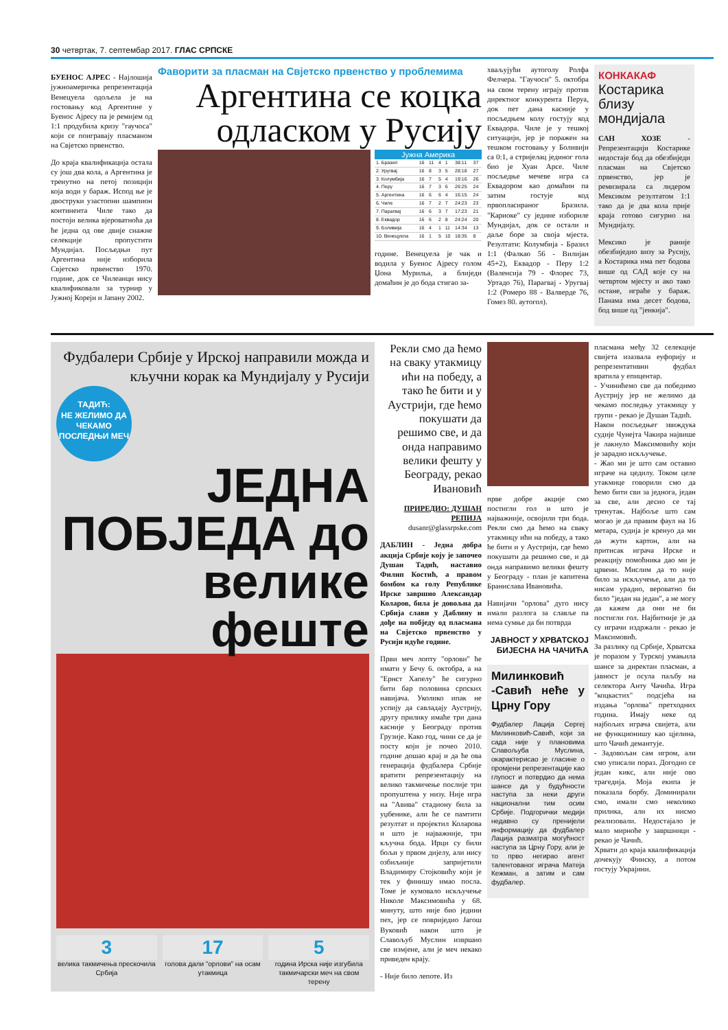30 четвртак, 7. септембар 2017. ГЛАС СРПСКЕ
БУЕНОС АЈРЕС - Најлошија јужноамеричка репрезентација Венецуела одољела је на гостовању код Аргентине у Буенос Ајресу па је ремијем од 1:1 продубила кризу "гаучоса" који се поиграваjу пласманом на Свјетско првенство.
До краја квалификација остала су још два кола, а Аргентина је тренутно на петој позицији која води у бараж. Испод ње је двоструки узастопни шампион континента Чиле тако да постоји велика вјероватноћа да ће једна од ове двије снажне селекције пропустити Мундијал. Посљедњи пут Аргентина није изборила Свјетско првенство 1970. године, док се Чилеанци нису квалификовали за турнир у Јужној Кореји и Јапану 2002.
Фаворити за пласман на Свјетско првенство у проблемима
Аргентина се коцка одласком у Русију
Јужна Америка
| 1. Бразил | 16 | 11 | 4 | 1 | 38:11 | 37 |
| 2. Уругвај | 16 | 8 | 3 | 5 | 28:18 | 27 |
| 3. Колумбија | 16 | 7 | 5 | 4 | 19:16 | 26 |
| 4. Перу | 16 | 7 | 3 | 6 | 26:25 | 24 |
| 5. Аргентина | 16 | 6 | 6 | 4 | 16:15 | 24 |
| 6. Чиле | 16 | 7 | 2 | 7 | 24:23 | 23 |
| 7. Парагвај | 16 | 6 | 3 | 7 | 17:23 | 21 |
| 8. Еквадор | 16 | 6 | 2 | 8 | 24:24 | 20 |
| 9. Боливија | 16 | 4 | 1 | 11 | 14:34 | 13 |
| 10. Венецуела | 16 | 1 | 5 | 10 | 18:35 | 8 |
године. Венецуела је чак и водила у Буенос Ајресу голом Џона Мурильа, а блиједи домаћин је до бода стигао за-
хваљујући аутоголу Ролфа Фелчера. "Гаучоси" 5. октобра на свом терену играју против директног конкурента Перуа, док пет дана касније у посљедњем колу гостују код Еквадора. Чиле је у тешкој ситуацији, јер је поражен на тешком гостовању у Боливији са 0:1, а стријелац јединог гола био је Хуан Арсе. Чиле посљедње мечеве игра са Еквадором као домаћин па затим гостује код првопласираног Бразила. "Кариоке" су једине избориле Мундијал, док се остали и даље боре за своја мјеста. Резултати: Колумбија - Бразил 1:1 (Фалкао 56 - Вилијан 45+2), Еквадор - Перу 1:2 (Валенсија 79 - Флорес 73, Уртадо 76), Парагвај - Уругвај 1:2 (Ромеро 88 - Валверде 76, Гомез 80. аутогол).
КОНКАКАФ
Костарика близу мондијала
САН ХОЗЕ - Репрезентацији Костарике недостаје бод да обезбиједи пласман на Свјетско првенство, јер је ремизирала са лидером Мексиком резултатом 1:1 тако да је два кола прије краја готово сигурно на Мундијалу.
Мексико је раније обезбиједио визу за Русију, а Костарика има пет бодова више од САД које су на четвртом мјесту и ако тако остане, играће у бараж. Панама има десет бодова, бод више од "јенкија".
Фудбалери Србије у Ирској направили можда и кључни корак ка Мундијалу у Русији
ТАДИЋ:
НЕ ЖЕЛИМО ДА ЧЕКАМО ПОСЛЕДЊИ МЕЧ
ЈЕДНА ПОБЈЕДА до велике феште
3
велика такмичења прескочила Србија
17
голова дали "орлови" на осам утакмица
5
година Ирска није изгубила такмичарски меч на свом терену
Рекли смо да ћемо на сваку утакмицу ићи на победу, а тако ће бити и у Аустрији, где ћемо покушати да решимо све, и да онда направимо велики фешту у Београду, рекао Ивановић
ПРИРЕДИО: ДУШАН РЕПИЈА
dusanr@glassrpske.com
ДАБЛИН - Једна добра акција Србије коју је започео Душан Тадић, наставио Филип Костић, а правом бомбом ка голу Републике Ирске завршио Александар Коларов, била је довољна да Србија слави у Даблину и дође на побједу од пласмана на Свјетско првенство у Русији идуће године.
Први меч лопту "орлови" ће имати у Бечу 6. октобра, а на "Ернст Хапелу" ће сигурно бити бар половина српских навијача. Уколико ипак не успију да савладају Аустрију, другу прилику имаће три дана касније у Београду против Грузије. Како год, чини се да је посту који је почео 2010. године дошао крај и да ће ова генерација фудбалера Србије вратити репрезентацију на велико такмичење послије три пропуштена у низу. Није игра на "Авива" стадиону била за уџбенике, али ће се памтити резултат и пројектил Коларова и што је најважније, три кључна бода. Ирци су били бољи у првом дијелу, али нису озбиљније запријетили Владимиру Стојковићу који је тек у финишу имао посла. Томе је кумовало искључење Николе Максимовића у 68. минуту, што није био једини пех, јер се повриједио Јагош Вуковић након што је Славољуб Муслин извршио све измјене, али је меч некако приведен крају.
- Није било лепоте. Из
прве добре акције смо постигли гол и што је најважније, освојили три бода. Рекли смо да ћемо на сваку утакмицу ићи на победу, а тако ће бити и у Аустрији, где ћемо покушати да решимо све, и да онда направимо велики фешту у Београду - план је капитена Бранислава Ивановића.
Навијачи "орлова" дуго нису имали разлога за славље па нема сумње да би потврда
ЈАВНОСТ У ХРВАТСКОЈ БИЈЕСНА НА ЧАЧИЋА
Милинковић -Савић неће у Црну Гору
Фудбалер Лација Сергеј Милинковић-Савић, који за сада није у плановима Славољуба Муслина, окарактерисао је гласине о промјени репрезентације као глупост и потврдио да нема шансе да у будућности наступа за неки други национални тим осим Србије. Подгорички медији недавно су пренијели информацију да фудбалер Лација разматра могућност наступа за Црну Гору, али је то прво негирао агент талентованог играча Матеја Кежман, а затим и сам фудбалер.
пласмана међу 32 селекције свијета изазвала еуфорију и репрезентативни фудбал вратила у епицентар.
- Учинићемо све да победимо Аустрију јер не желимо да чекамо последњу утакмицу у групи - рекао је Душан Тадић.
Након посљедњег звиждука судије Чунејта Чакира највише је лакнуло Максимовићу који је зарадио искључење.
- Жао ми је што сам оставио играче на цедилу. Током целе утакмице говорили смо да ћемо бити сви за једнога, један за све, али десио се тај тренутак. Најбоље што сам могао је да правим фаул на 16 метара, судија је кренуо да ми да жути картон, али на притисак играча Ирске и реакцију помоћника дао ми је црвени. Мислим да то није било за искључење, али да то нисам урадио, вероватно би било "један на један", а не могу да кажем да они не би постигли гол. Најбитније је да су играчи издржали - рекао је Максимовић.
За разлику од Србије, Хрватска је поразом у Турској умањила шансе за директан пласман, а јавност је осула паљбу на селектора Анту Чачића. Игра "коцкастих" подсјећа на издања "орлова" претходних година. Имају неке од најбољих играча свијета, али не функционишу као цјелина, што Чачић демантује.
- Задовољан сам игром, али смо уписали пораз. Догодио се један кикс, али није ово трагедија. Моја екипа је показала борбу. Доминирали смо, имали смо неколико прилика, али их нисмо реализовали. Недостајало је мало мирноће у завршници - рекао је Чачић.
Хрвати до краја квалификација дочекују Финску, а потом гостују Украјини.